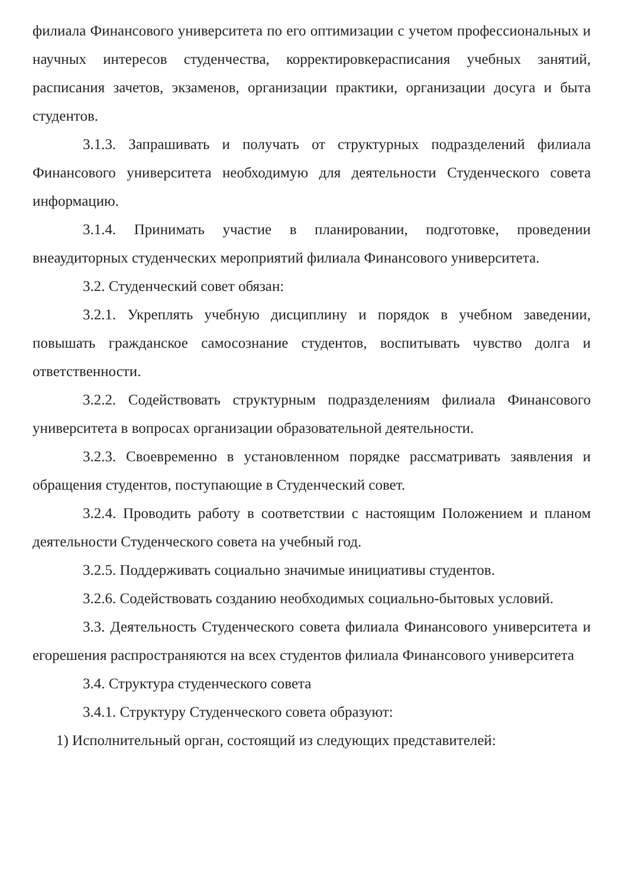филиала Финансового университета по его оптимизации с учетом профессиональных и научных интересов студенчества, корректировкерасписания учебных занятий, расписания зачетов, экзаменов, организации практики, организации досуга и быта студентов.
3.1.3. Запрашивать и получать от структурных подразделений филиала Финансового университета необходимую для деятельности Студенческого совета информацию.
3.1.4. Принимать участие в планировании, подготовке, проведении внеаудиторных студенческих мероприятий филиала Финансового университета.
3.2. Студенческий совет обязан:
3.2.1. Укреплять учебную дисциплину и порядок в учебном заведении, повышать гражданское самосознание студентов, воспитывать чувство долга и ответственности.
3.2.2. Содействовать структурным подразделениям филиала Финансового университета в вопросах организации образовательной деятельности.
3.2.3. Своевременно в установленном порядке рассматривать заявления и обращения студентов, поступающие в Студенческий совет.
3.2.4. Проводить работу в соответствии с настоящим Положением и планом деятельности Студенческого совета на учебный год.
3.2.5. Поддерживать социально значимые инициативы студентов.
3.2.6. Содействовать созданию необходимых социально-бытовых условий.
3.3. Деятельность Студенческого совета филиала Финансового университета и егорешения распространяются на всех студентов филиала Финансового университета
3.4. Структура студенческого совета
3.4.1. Структуру Студенческого совета образуют:
1) Исполнительный орган, состоящий из следующих представителей: